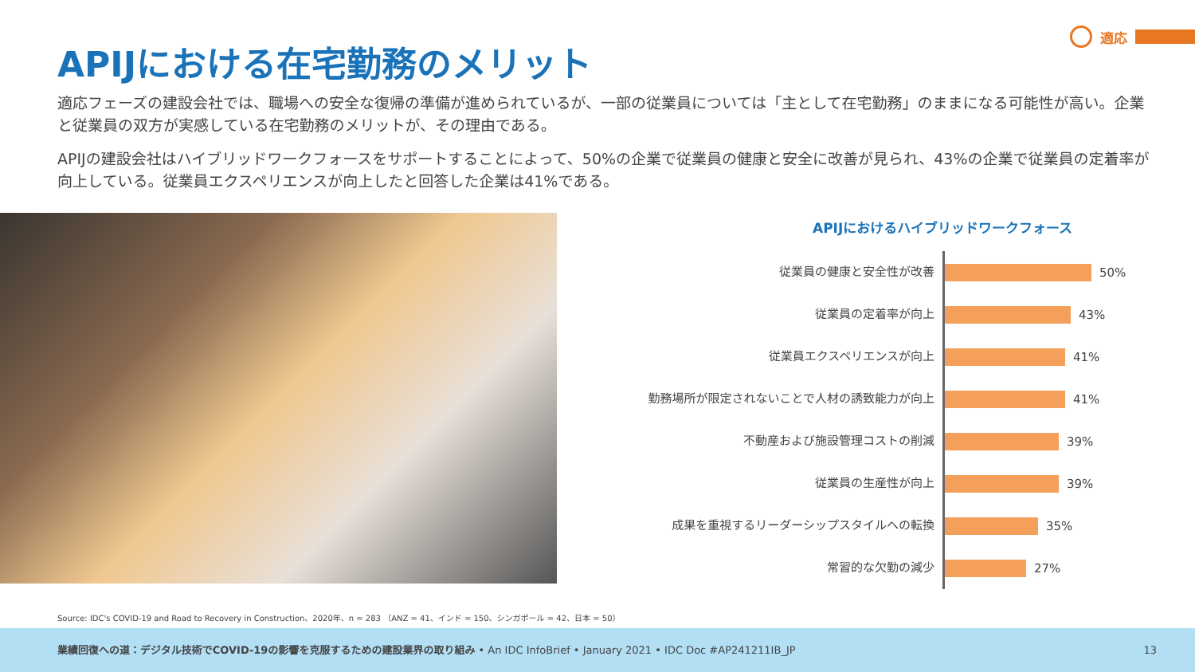適応
APIJにおける在宅勤務のメリット
適応フェーズの建設会社では、職場への安全な復帰の準備が進められているが、一部の従業員については「主として在宅勤務」のままになる可能性が高い。企業と従業員の双方が実感している在宅勤務のメリットが、その理由である。
APIJの建設会社はハイブリッドワークフォースをサポートすることによって、50%の企業で従業員の健康と安全に改善が見られ、43%の企業で従業員の定着率が向上している。従業員エクスペリエンスが向上したと回答した企業は41%である。
APIJにおけるハイブリッドワークフォース
従業員の健康と安全性が改善
50%
従業員の定着率が向上
43%
従業員エクスペリエンスが向上
41%
勤務場所が限定されないことで人材の誘致能力が向上
41%
不動産および施設管理コストの削減
39%
従業員の生産性が向上
39%
成果を重視するリーダーシップスタイルへの転換
35%
常習的な欠勤の減少
27%
Source: IDC's COVID-19 and Road to Recovery in Construction、2020年、n = 283 （ANZ = 41、インド = 150、シンガポール = 42、日本 = 50）
業績回復への道：デジタル技術でCOVID-19の影響を克服するための建設業界の取り組み • An IDC InfoBrief • January 2021 • IDC Doc #AP241211IB_JP 13